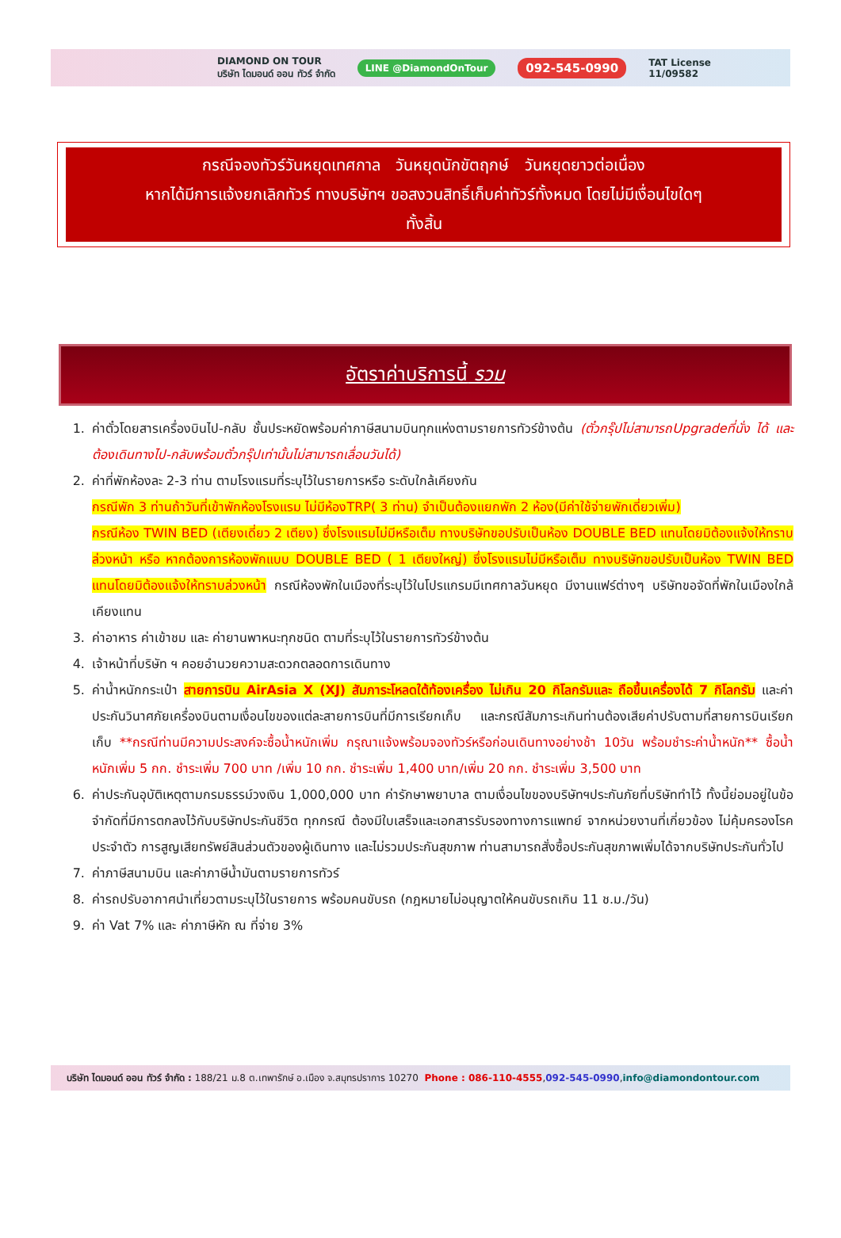DIAMOND ON TOUR
บริษัท ไดมอนด์ ออน ทัวร์ จำกัด LINE @DiamondOnTour 092-545-0990 TAT License
11/09582
กรณีจองทัวร์วันหยุดเทศกาล วันหยุดนักขัตฤกษ์ วันหยุดยาวต่อเนื่อง
หากได้มีการแจ้งยกเลิกทัวร์ ทางบริษัทฯ ขอสงวนสิทธิ์เก็บค่าทัวร์ทั้งหมด โดยไม่มีเงื่อนไขใดๆ
ทั้งสิ้น
อัตราค่าบริการนี้ รวม
1. ค่าตั๋วโดยสารเครื่องบินไป-กลับ ชั้นประหยัดพร้อมค่าภาษีสนามบินทุกแห่งตามรายการทัวร์ข้างต้น (ตั๋วกรุ๊ปไม่สามารถUpgradeที่นั่ง ได้ และต้องเดินทางไป-กลับพร้อมตั๋วกรุ๊ปเท่านั้นไม่สามารถเลื่อนวันได้)
2. ค่าที่พักห้องละ 2-3 ท่าน ตามโรงแรมที่ระบุไว้ในรายการหรือ ระดับใกล้เคียงกัน
กรณีพัก 3 ท่านถ้าวันที่เข้าพักห้องโรงแรม ไม่มีห้องTRP( 3 ท่าน) จำเป็นต้องแยกพัก 2 ห้อง(มีค่าใช้จ่ายพักเดี่ยวเพิ่ม)
กรณีห้อง TWIN BED (เตียงเดี่ยว 2 เตียง) ซึ่งโรงแรมไม่มีหรือเต็ม ทางบริษัทขอปรับเป็นห้อง DOUBLE BED แทนโดยมิต้องแจ้งให้ทราบล่วงหน้า หรือ หากต้องการห้องพักแบบ DOUBLE BED ( 1 เตียงใหญ่) ซึ่งโรงแรมไม่มีหรือเต็ม ทางบริษัทขอปรับเป็นห้อง TWIN BED แทนโดยมิต้องแจ้งให้ทราบล่วงหน้า กรณีห้องพักในเมืองที่ระบุไว้ในโปรแกรมมีเทศกาลวันหยุด มีงานแฟร์ต่างๆ บริษัทขอจัดที่พักในเมืองใกล้เคียงแทน
3. ค่าอาหาร ค่าเข้าชม และ ค่ายานพาหนะทุกชนิด ตามที่ระบุไว้ในรายการทัวร์ข้างต้น
4. เจ้าหน้าที่บริษัท ฯ คอยอำนวยความสะดวกตลอดการเดินทาง
5. ค่าน้ำหนักกระเป๋า สายการบิน AirAsia X (XJ) สัมภาระโหลดใต้ท้องเครื่อง ไม่เกิน 20 กิโลกรัมและ ถือขึ้นเครื่องได้ 7 กิโลกรัม และค่าประกันวินาศภัยเครื่องบินตามเงื่อนไขของแต่ละสายการบินที่มีการเรียกเก็บ และกรณีสัมภาระเกินท่านต้องเสียค่าปรับตามที่สายการบินเรียกเก็บ **กรณีท่านมีความประสงค์จะซื้อน้ำหนักเพิ่ม กรุณาแจ้งพร้อมจองทัวร์หรือก่อนเดินทางอย่างช้า 10วัน พร้อมชำระค่าน้ำหนัก** ซื้อน้ำหนักเพิ่ม 5 กก. ชำระเพิ่ม 700 บาท /เพิ่ม 10 กก. ชำระเพิ่ม 1,400 บาท/เพิ่ม 20 กก. ชำระเพิ่ม 3,500 บาท
6. ค่าประกันอุบัติเหตุตามกรมธรรม์วงเงิน 1,000,000 บาท ค่ารักษาพยาบาล ตามเงื่อนไขของบริษัทฯประกันภัยที่บริษัททำไว้ ทั้งนี้ย่อมอยู่ในข้อจำกัดที่มีการตกลงไว้กับบริษัทประกันชีวิต ทุกกรณี ต้องมีใบเสร็จและเอกสารรับรองทางการแพทย์ จากหน่วยงานที่เกี่ยวข้อง ไม่คุ้มครองโรคประจำตัว การสูญเสียทรัพย์สินส่วนตัวของผู้เดินทาง และไม่รวมประกันสุขภาพ ท่านสามารถสั่งซื้อประกันสุขภาพเพิ่มได้จากบริษัทประกันทั่วไป
7. ค่าภาษีสนามบิน และค่าภาษีน้ำมันตามรายการทัวร์
8. ค่ารถปรับอากาศนำเที่ยวตามระบุไว้ในรายการ พร้อมคนขับรถ (กฎหมายไม่อนุญาตให้คนขับรถเกิน 11 ช.ม./วัน)
9. ค่า Vat 7% และ ค่าภาษีหัก ณ ที่จ่าย 3%
บริษัท ไดมอนด์ ออน ทัวร์ จำกัด : 188/21 ม.8 ต.เทพารักษ์ อ.เมือง จ.สมุทรปราการ 10270 Phone : 086-110-4555 , 092-545-0990 , info@diamondontour.com